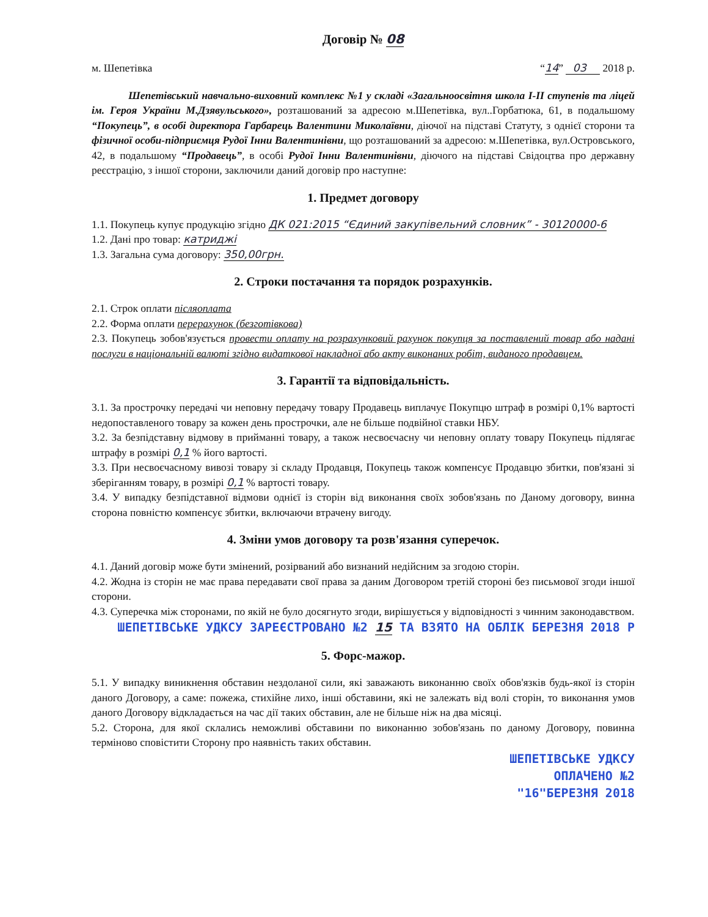Договір № 08
м. Шепетівка “14” 03 2018 р.
Шепетівський навчально-виховний комплекс №1 у складі «Загальноосвітня школа І-ІІ ступенів та ліцей ім. Героя України М.Дзявульського», розташований за адресою м.Шепетівка, вул..Горбатюка, 61, в подальшому “Покупець”, в особі директора Гарбарець Валентини Миколаївни, діючої на підставі Статуту, з однієї сторони та фізичної особи-підприємця Рудої Інни Валентинівни, що розташований за адресою: м.Шепетівка, вул.Островського, 42, в подальшому “Продавець”, в особі Рудої Інни Валентинівни, діючого на підставі Свідоцтва про державну реєстрацію, з іншої сторони, заключили даний договір про наступне:
1. Предмет договору
1.1. Покупець купує продукцію згідно ДК 021:2015 “Єдиний закупівельний словник” - 30120000-6
1.2. Дані про товар: катриджі
1.3. Загальна сума договору: 350,00грн.
2. Строки постачання та порядок розрахунків.
2.1. Строк оплати післяоплата
2.2. Форма оплати перерахунок (безготівкова)
2.3. Покупець зобов'язується провести оплату на розрахунковий рахунок покупця за поставлений товар або надані послуги в національній валюті згідно видаткової накладної або акту виконаних робіт, виданого продавцем.
3. Гарантії та відповідальність.
3.1. За прострочку передачі чи неповну передачу товару Продавець виплачує Покупцю штраф в розмірі 0,1% вартості недопоставленого товару за кожен день прострочки, але не більше подвійної ставки НБУ.
3.2. За безпідставну відмову в прийманні товару, а також несвоєчасну чи неповну оплату товару Покупець підлягає штрафу в розмірі 0,1 % його вартості.
3.3. При несвоєчасному вивозі товару зі складу Продавця, Покупець також компенсує Продавцю збитки, пов'язані зі зберіганням товару, в розмірі 0,1 % вартості товару.
3.4. У випадку безпідставної відмови однієї із сторін від виконання своїх зобов'язань по Даному договору, винна сторона повністю компенсує збитки, включаючи втрачену вигоду.
4. Зміни умов договору та розв'язання суперечок.
4.1. Даний договір може бути змінений, розірваний або визнаний недійсним за згодою сторін.
4.2. Жодна із сторін не має права передавати свої права за даним Договором третій стороні без письмової згоди іншої сторони.
4.3. Суперечка між сторонами, по якій не було досягнуто згоди, вирішується у відповідності з чинним законодавством.
ШЕПЕТІВСЬКЕ УДКСУ ЗАРЕЄСТРОВАНО №2 15 ТА ВЗЯТО НА ОБЛІК БЕРЕЗНЯ 2018 Р
5. Форс-мажор.
5.1. У випадку виникнення обставин нездоланої сили, які заважають виконанню своїх обов'язків будь-якої із сторін даного Договору, а саме: пожежа, стихійне лихо, інші обставини, які не залежать від волі сторін, то виконання умов даного Договору відкладається на час дії таких обставин, але не більше ніж на два місяці.
5.2. Сторона, для якої склались неможливі обставини по виконанню зобов'язань по даному Договору, повинна терміново сповістити Сторону про наявність таких обставин.
ШЕПЕТІВСЬКЕ УДКСУ
ОПЛАЧЕНО №2
"16"БЕРЕЗНЯ 2018